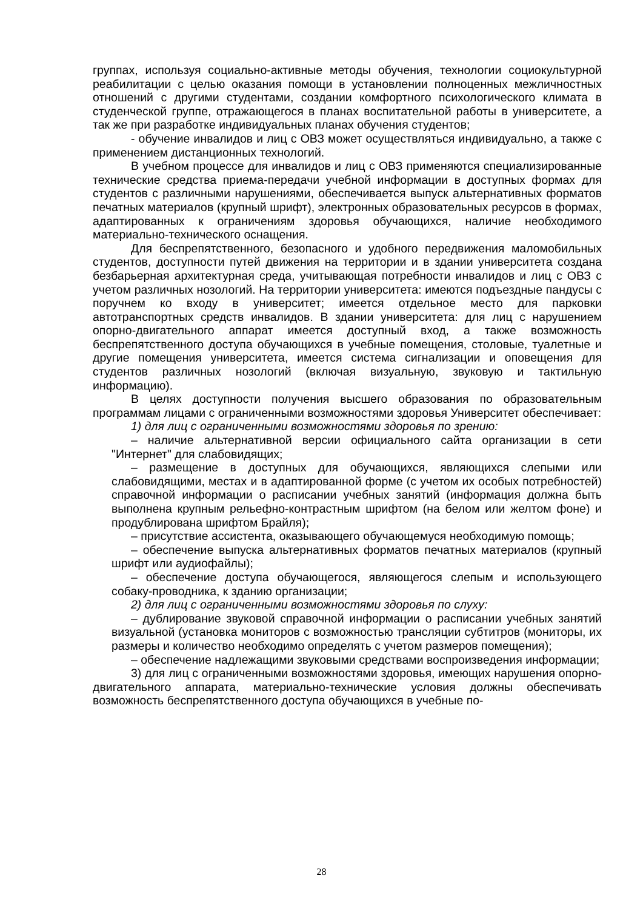группах, используя социально-активные методы обучения, технологии социокультурной реабилитации с целью оказания помощи в установлении полноценных межличностных отношений с другими студентами, создании комфортного психологического климата в студенческой группе, отражающегося в планах воспитательной работы в университете, а так же при разработке индивидуальных планах обучения студентов;
- обучение инвалидов и лиц с ОВЗ может осуществляться индивидуально, а также с применением дистанционных технологий.
В учебном процессе для инвалидов и лиц с ОВЗ применяются специализированные технические средства приема-передачи учебной информации в доступных формах для студентов с различными нарушениями, обеспечивается выпуск альтернативных форматов печатных материалов (крупный шрифт), электронных образовательных ресурсов в формах, адаптированных к ограничениям здоровья обучающихся, наличие необходимого материально-технического оснащения.
Для беспрепятственного, безопасного и удобного передвижения маломобильных студентов, доступности путей движения на территории и в здании университета создана безбарьерная архитектурная среда, учитывающая потребности инвалидов и лиц с ОВЗ с учетом различных нозологий. На территории университета: имеются подъездные пандусы с поручнем ко входу в университет; имеется отдельное место для парковки автотранспортных средств инвалидов. В здании университета: для лиц с нарушением опорно-двигательного аппарат имеется доступный вход, а также возможность беспрепятственного доступа обучающихся в учебные помещения, столовые, туалетные и другие помещения университета, имеется система сигнализации и оповещения для студентов различных нозологий (включая визуальную, звуковую и тактильную информацию).
В целях доступности получения высшего образования по образовательным программам лицами с ограниченными возможностями здоровья Университет обеспечивает:
1) для лиц с ограниченными возможностями здоровья по зрению:
– наличие альтернативной версии официального сайта организации в сети "Интернет" для слабовидящих;
– размещение в доступных для обучающихся, являющихся слепыми или слабовидящими, местах и в адаптированной форме (с учетом их особых потребностей) справочной информации о расписании учебных занятий (информация должна быть выполнена крупным рельефно-контрастным шрифтом (на белом или желтом фоне) и продублирована шрифтом Брайля);
– присутствие ассистента, оказывающего обучающемуся необходимую помощь;
– обеспечение выпуска альтернативных форматов печатных материалов (крупный шрифт или аудиофайлы);
– обеспечение доступа обучающегося, являющегося слепым и использующего собаку-проводника, к зданию организации;
2) для лиц с ограниченными возможностями здоровья по слуху:
– дублирование звуковой справочной информации о расписании учебных занятий визуальной (установка мониторов с возможностью трансляции субтитров (мониторы, их размеры и количество необходимо определять с учетом размеров помещения);
– обеспечение надлежащими звуковыми средствами воспроизведения информации;
3) для лиц с ограниченными возможностями здоровья, имеющих нарушения опорно-двигательного аппарата, материально-технические условия должны обеспечивать возможность беспрепятственного доступа обучающихся в учебные по-
28